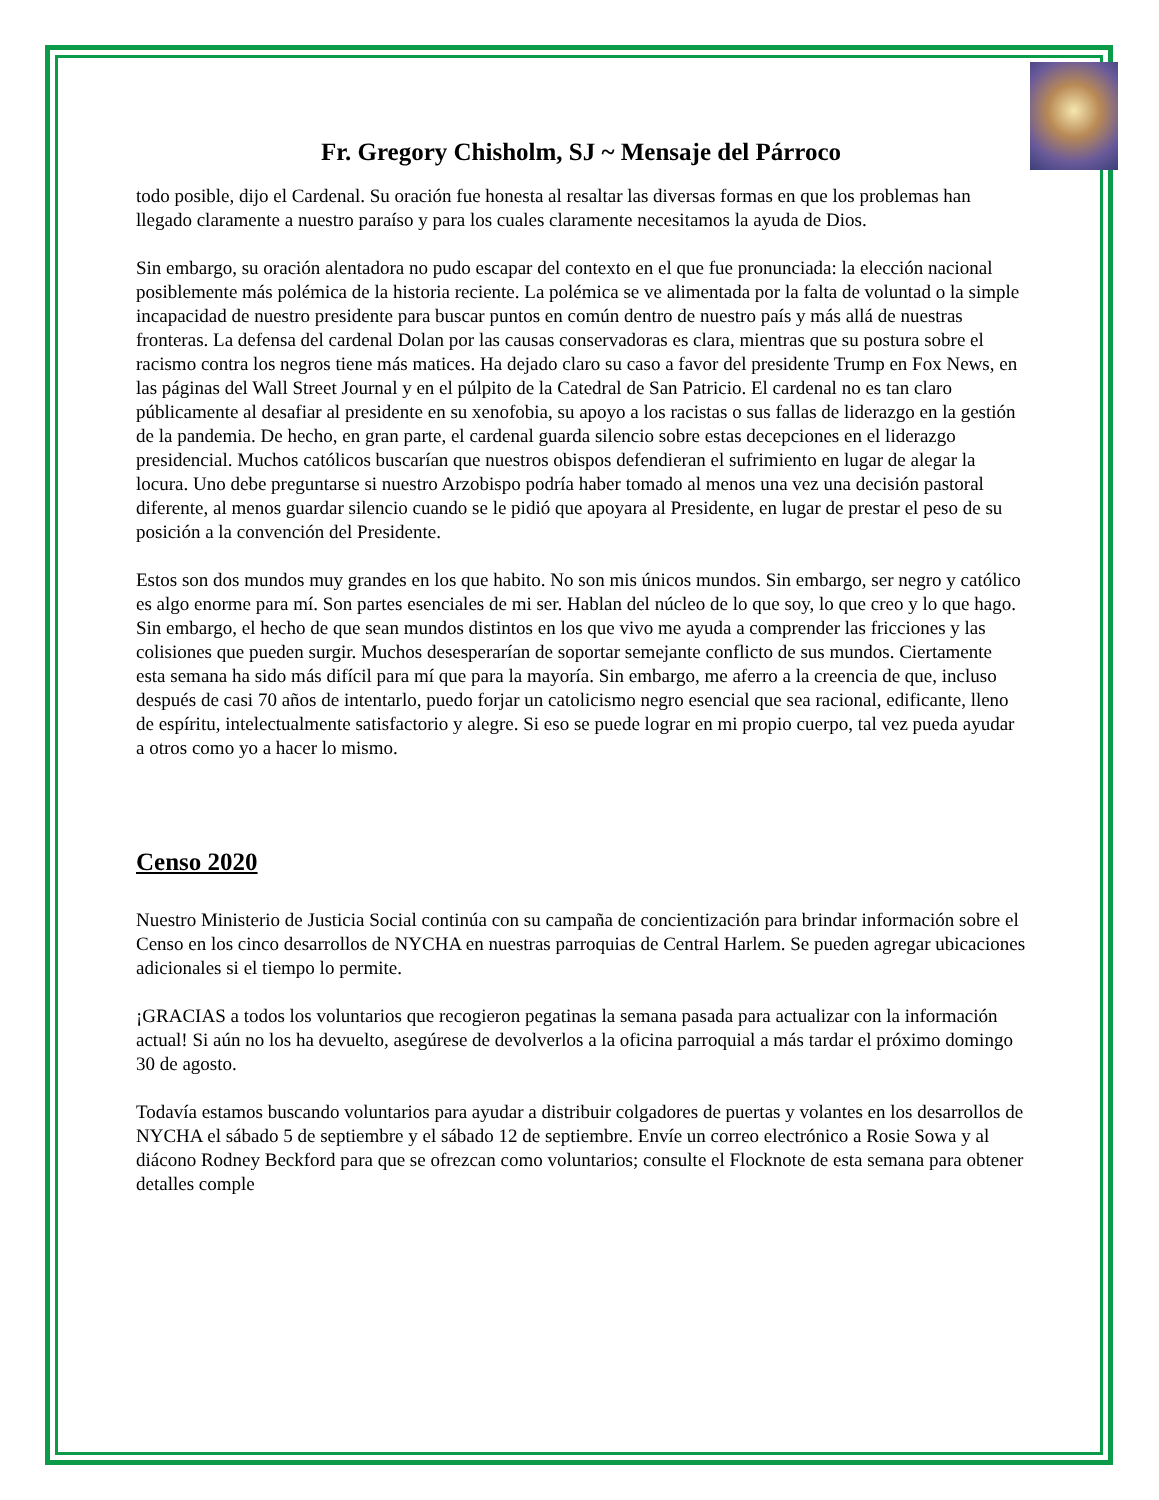Fr. Gregory Chisholm, SJ ~ Mensaje del Párroco
todo posible, dijo el Cardenal. Su oración fue honesta al resaltar las diversas formas en que los problemas han llegado claramente a nuestro paraíso y para los cuales claramente necesitamos la ayuda de Dios.
Sin embargo, su oración alentadora no pudo escapar del contexto en el que fue pronunciada: la elección nacional posiblemente más polémica de la historia reciente. La polémica se ve alimentada por la falta de voluntad o la simple incapacidad de nuestro presidente para buscar puntos en común dentro de nuestro país y más allá de nuestras fronteras. La defensa del cardenal Dolan por las causas conservadoras es clara, mientras que su postura sobre el racismo contra los negros tiene más matices. Ha dejado claro su caso a favor del presidente Trump en Fox News, en las páginas del Wall Street Journal y en el púlpito de la Catedral de San Patricio. El cardenal no es tan claro públicamente al desafiar al presidente en su xenofobia, su apoyo a los racistas o sus fallas de liderazgo en la gestión de la pandemia. De hecho, en gran parte, el cardenal guarda silencio sobre estas decepciones en el liderazgo presidencial. Muchos católicos buscarían que nuestros obispos defendieran el sufrimiento en lugar de alegar la locura. Uno debe preguntarse si nuestro Arzobispo podría haber tomado al menos una vez una decisión pastoral diferente, al menos guardar silencio cuando se le pidió que apoyara al Presidente, en lugar de prestar el peso de su posición a la convención del Presidente.
Estos son dos mundos muy grandes en los que habito. No son mis únicos mundos. Sin embargo, ser negro y católico es algo enorme para mí. Son partes esenciales de mi ser. Hablan del núcleo de lo que soy, lo que creo y lo que hago. Sin embargo, el hecho de que sean mundos distintos en los que vivo me ayuda a comprender las fricciones y las colisiones que pueden surgir. Muchos desesperarían de soportar semejante conflicto de sus mundos. Ciertamente esta semana ha sido más difícil para mí que para la mayoría. Sin embargo, me aferro a la creencia de que, incluso después de casi 70 años de intentarlo, puedo forjar un catolicismo negro esencial que sea racional, edificante, lleno de espíritu, intelectualmente satisfactorio y alegre. Si eso se puede lograr en mi propio cuerpo, tal vez pueda ayudar a otros como yo a hacer lo mismo.
Censo 2020
Nuestro Ministerio de Justicia Social continúa con su campaña de concientización para brindar información sobre el Censo en los cinco desarrollos de NYCHA en nuestras parroquias de Central Harlem. Se pueden agregar ubicaciones adicionales si el tiempo lo permite.
¡GRACIAS a todos los voluntarios que recogieron pegatinas la semana pasada para actualizar con la información actual! Si aún no los ha devuelto, asegúrese de devolverlos a la oficina parroquial a más tardar el próximo domingo 30 de agosto.
Todavía estamos buscando voluntarios para ayudar a distribuir colgadores de puertas y volantes en los desarrollos de NYCHA el sábado 5 de septiembre y el sábado 12 de septiembre. Envíe un correo electrónico a Rosie Sowa y al diácono Rodney Beckford para que se ofrezcan como voluntarios; consulte el Flocknote de esta semana para obtener detalles comple